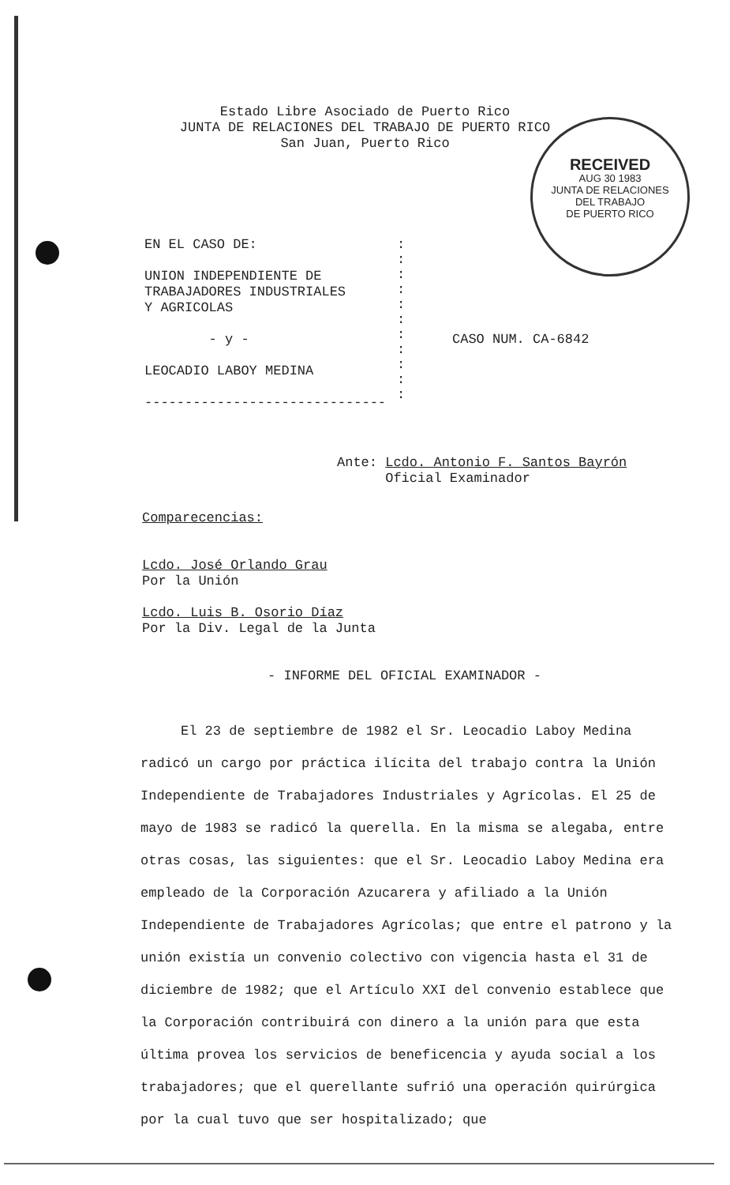RECEIVED
AUG 30 1983
JUNTA DE RELACIONES
DEL TRABAJO
DE PUERTO RICO
Estado Libre Asociado de Puerto Rico
JUNTA DE RELACIONES DEL TRABAJO DE PUERTO RICO
San Juan, Puerto Rico
EN EL CASO DE:
UNION INDEPENDIENTE DE
TRABAJADORES INDUSTRIALES
Y AGRICOLAS
- y -
LEOCADIO LABOY MEDINA
------------------------------
:
:
:
:
:
:
:
:
:
:
:
CASO NUM. CA-6842
Ante: Lcdo. Antonio F. Santos Bayrón
Oficial Examinador
Comparecencias:
Lcdo. José Orlando Grau
Por la Unión
Lcdo. Luis B. Osorio Díaz
Por la Div. Legal de la Junta
- INFORME DEL OFICIAL EXAMINADOR -
El 23 de septiembre de 1982 el Sr. Leocadio Laboy Medina radicó un cargo por práctica ilícita del trabajo contra la Unión Independiente de Trabajadores Industriales y Agrícolas. El 25 de mayo de 1983 se radicó la querella. En la misma se alegaba, entre otras cosas, las siguientes: que el Sr. Leocadio Laboy Medina era empleado de la Corporación Azucarera y afiliado a la Unión Independiente de Trabajadores Agrícolas; que entre el patrono y la unión existía un convenio colectivo con vigencia hasta el 31 de diciembre de 1982; que el Artículo XXI del convenio establece que la Corporación contribuirá con dinero a la unión para que esta última provea los servicios de beneficencia y ayuda social a los trabajadores; que el querellante sufrió una operación quirúrgica por la cual tuvo que ser hospitalizado; que